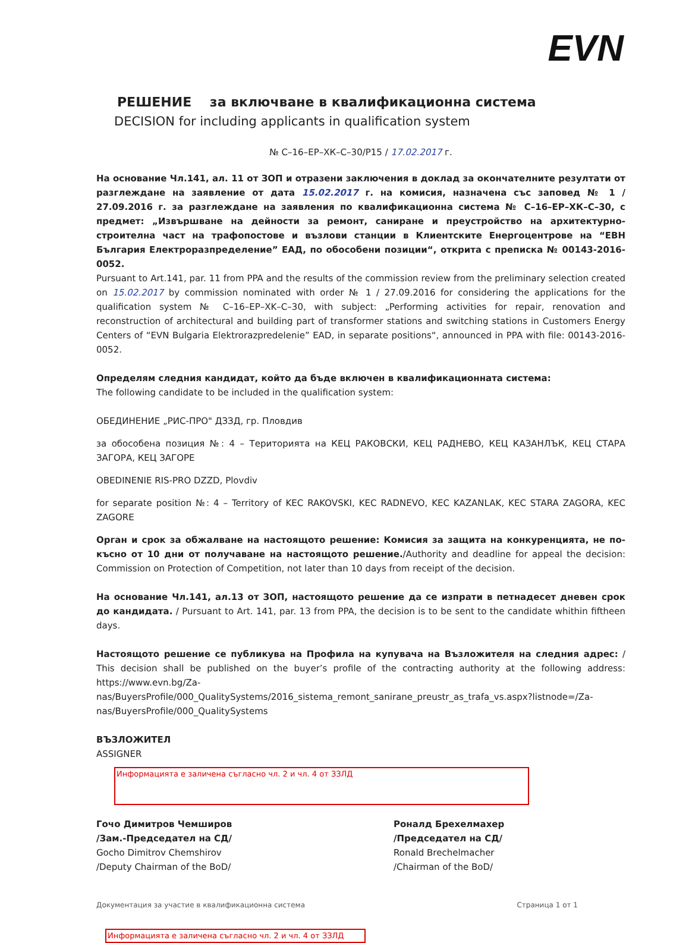EVN
РЕШЕНИЕ за включване в квалификационна система
DECISION for including applicants in qualification system
№ С–16–ЕР–ХК–С–30/Р15 / 17.02.2017 г.
На основание Чл.141, ал. 11 от ЗОП и отразени заключения в доклад за окончателните резултати от разглеждане на заявление от дата 15.02.2017 г. на комисия, назначена със заповед № 1 / 27.09.2016 г. за разглеждане на заявления по квалификационна система № С–16–ЕР–ХК–С–30, с предмет: „Извършване на дейности за ремонт, саниране и преустройство на архитектурно-строителна част на трафопостове и възлови станции в Клиентските Енергоцентрове на “ЕВН България Електроразпределение” ЕАД, по обособени позиции“, открита с преписка № 00143-2016-0052.
Pursuant to Art.141, par. 11 from PPA and the results of the commission review from the preliminary selection created on 15.02.2017 by commission nominated with order № 1 / 27.09.2016 for considering the applications for the qualification system № C–16–EP–XK–C–30, with subject: „Performing activities for repair, renovation and reconstruction of architectural and building part of transformer stations and switching stations in Customers Energy Centers of “EVN Bulgaria Elektrorazpredelenie” EAD, in separate positions“, announced in PPA with file: 00143-2016-0052.
Определям следния кандидат, който да бъде включен в квалификационната система:
The following candidate to be included in the qualification system:
ОБЕДИНЕНИЕ „РИС-ПРО" ДЗЗД, гр. Пловдив
за обособена позиция №: 4 – Територията на КЕЦ РАКОВСКИ, КЕЦ РАДНЕВО, КЕЦ КАЗАНЛЪК, КЕЦ СТАРА ЗАГОРА, КЕЦ ЗАГОРЕ
OBEDINENIE RIS-PRO DZZD, Plovdiv
for separate position №: 4 – Territory of KEC RAKOVSKI, KEC RADNEVO, KEC KAZANLAK, KEC STARA ZAGORA, KEC ZAGORE
Орган и срок за обжалване на настоящото решение: Комисия за защита на конкуренцията, не по-късно от 10 дни от получаване на настоящото решение./Authority and deadline for appeal the decision: Commission on Protection of Competition, not later than 10 days from receipt of the decision.
На основание Чл.141, ал.13 от ЗОП, настоящото решение да се изпрати в петнадесет дневен срок до кандидата. / Pursuant to Art. 141, par. 13 from PPA, the decision is to be sent to the candidate whithin fiftheen days.
Настоящото решение се публикува на Профила на купувача на Възложителя на следния адрес: / This decision shall be published on the buyer’s profile of the contracting authority at the following address: https://www.evn.bg/Za-nas/BuyersProfile/000_QualitySystems/2016_sistema_remont_sanirane_preustr_as_trafa_vs.aspx?listnode=/Za-nas/BuyersProfile/000_QualitySystems
ВЪЗЛОЖИТЕЛ
ASSIGNER
Информацията е заличена съгласно чл. 2 и чл. 4 от ЗЗЛД
Гочо Димитров Чемширов
/Зам.-Председател на СД/
Gocho Dimitrov Chemshirov
/Deputy Chairman of the BoD/
Роналд Брехелмахер
/Председател на СД/
Ronald Brechelmacher
/Chairman of the BoD/
Документация за участие в квалификационна система Страница 1 от 1
Информацията е заличена съгласно чл. 2 и чл. 4 от ЗЗЛД